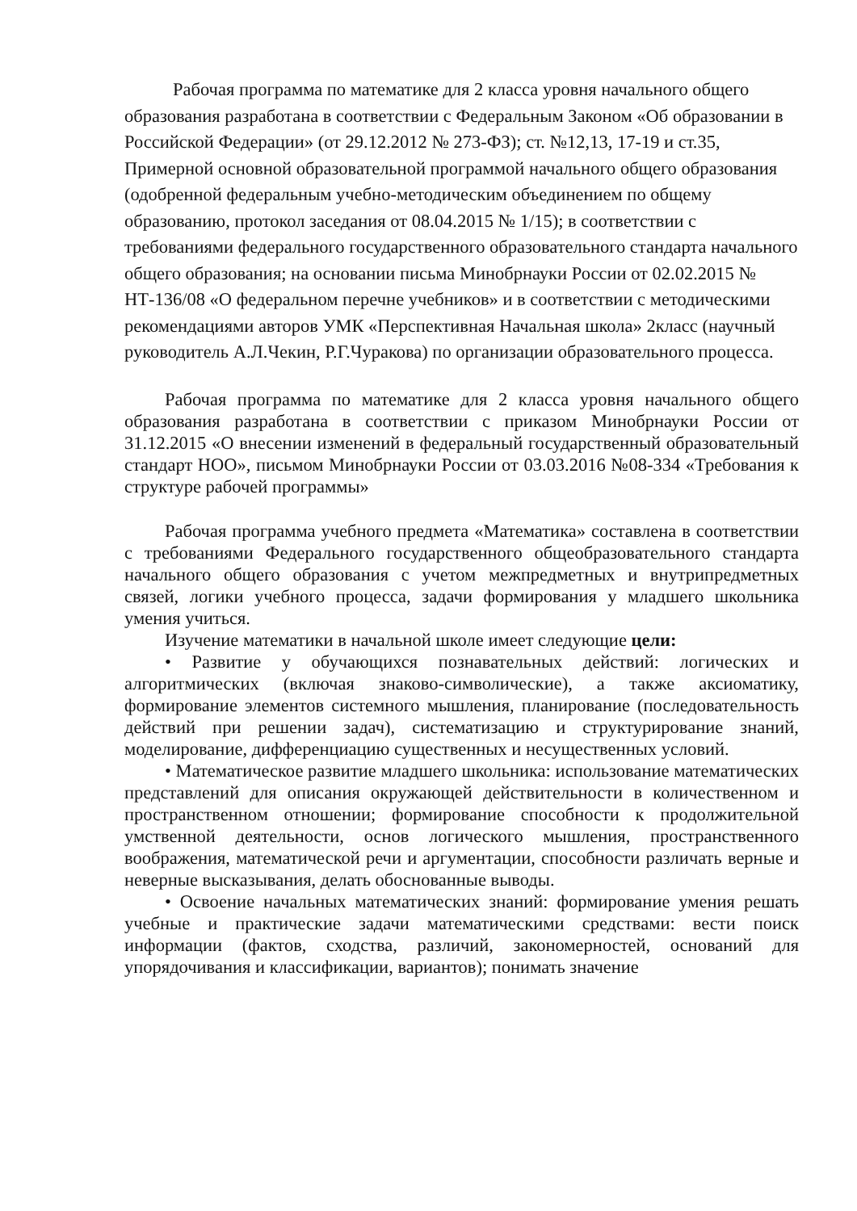Рабочая программа по математике для 2 класса уровня начального общего образования разработана в соответствии с Федеральным Законом «Об образовании в Российской Федерации» (от 29.12.2012 № 273-ФЗ); ст. №12,13, 17-19 и ст.35, Примерной основной образовательной программой начального общего образования (одобренной федеральным учебно-методическим объединением по общему образованию, протокол заседания от 08.04.2015 № 1/15); в соответствии с требованиями федерального государственного образовательного стандарта начального общего образования; на основании письма Минобрнауки России от 02.02.2015 № НТ-136/08 «О федеральном перечне учебников» и в соответствии с методическими рекомендациями авторов УМК «Перспективная Начальная школа» 2класс (научный руководитель А.Л.Чекин, Р.Г.Чуракова) по организации образовательного процесса.
Рабочая программа по математике для 2 класса уровня начального общего образования разработана в соответствии с приказом Минобрнауки России от 31.12.2015 «О внесении изменений в федеральный государственный образовательный стандарт НОО», письмом Минобрнауки России от 03.03.2016 №08-334 «Требования к структуре рабочей программы»
Рабочая программа учебного предмета «Математика» составлена в соответствии с требованиями Федерального государственного общеобразовательного стандарта начального общего образования с учетом межпредметных и внутрипредметных связей, логики учебного процесса, задачи формирования у младшего школьника умения учиться.
Изучение математики в начальной школе имеет следующие цели:
• Развитие у обучающихся познавательных действий: логических и алгоритмических (включая знаково-символические), а также аксиоматику, формирование элементов системного мышления, планирование (последовательность действий при решении задач), систематизацию и структурирование знаний, моделирование, дифференциацию существенных и несущественных условий.
• Математическое развитие младшего школьника: использование математических представлений для описания окружающей действительности в количественном и пространственном отношении; формирование способности к продолжительной умственной деятельности, основ логического мышления, пространственного воображения, математической речи и аргументации, способности различать верные и неверные высказывания, делать обоснованные выводы.
• Освоение начальных математических знаний: формирование умения решать учебные и практические задачи математическими средствами: вести поиск информации (фактов, сходства, различий, закономерностей, оснований для упорядочивания и классификации, вариантов); понимать значение